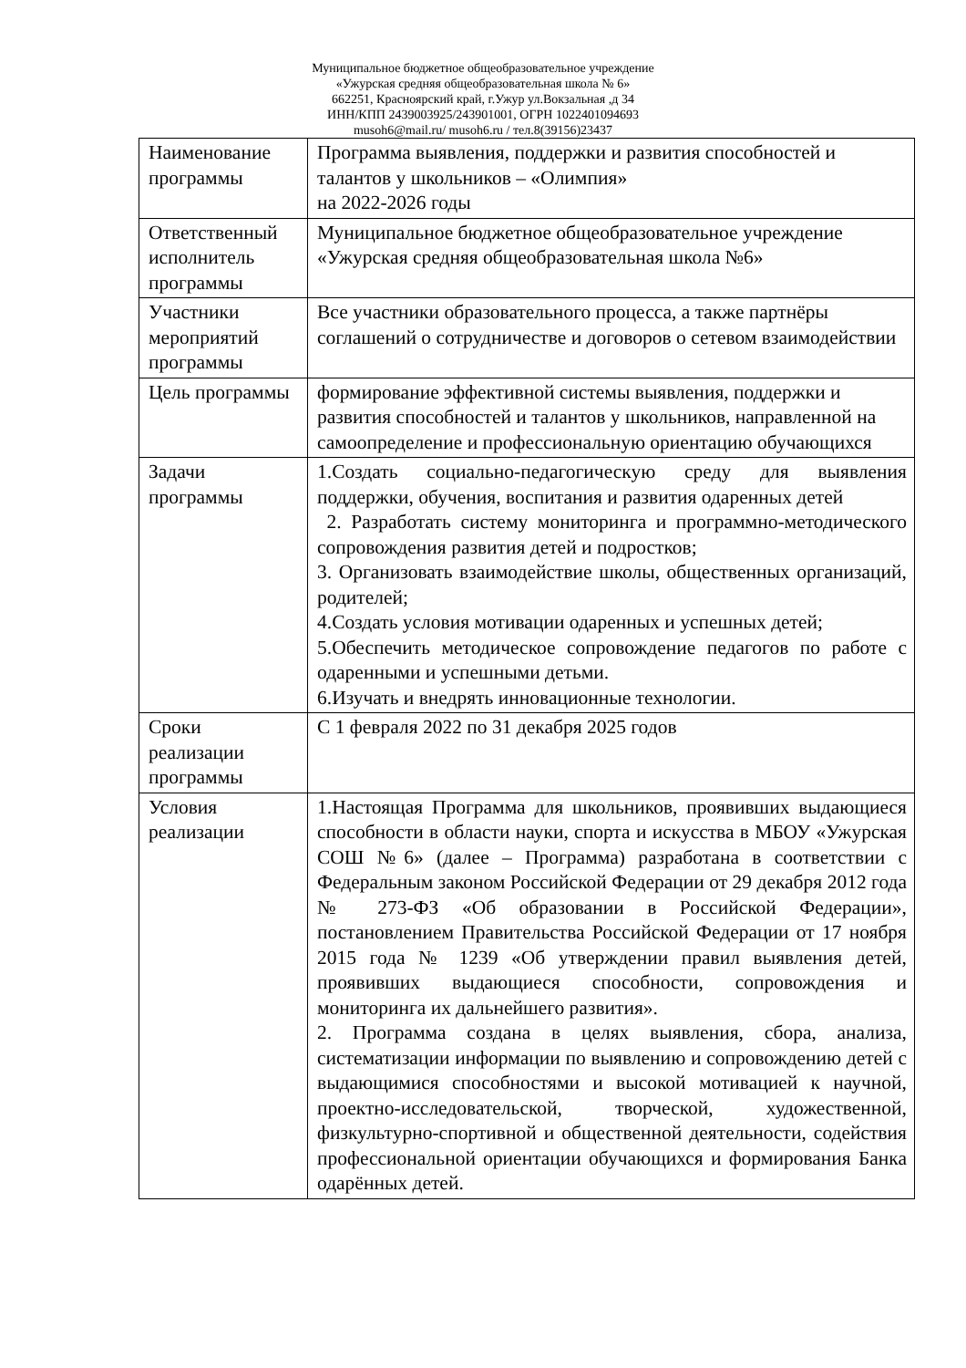Муниципальное бюджетное общеобразовательное учреждение
«Ужурская средняя общеобразовательная школа № 6»
662251, Красноярский край, г.Ужур ул.Вокзальная ,д 34
ИНН/КПП 2439003925/243901001, ОГРН 1022401094693
musoh6@mail.ru/ musoh6.ru / тел.8(39156)23437
| Наименование программы | Программа выявления, поддержки и развития способностей и талантов у школьников – «Олимпия» на 2022-2026 годы |
| Ответственный исполнитель программы | Муниципальное бюджетное общеобразовательное учреждение «Ужурская средняя общеобразовательная школа №6» |
| Участники мероприятий программы | Все участники образовательного процесса, а также партнёры соглашений о сотрудничестве и договоров о сетевом взаимодействии |
| Цель программы | формирование эффективной системы выявления, поддержки и развития способностей и талантов у школьников, направленной на самоопределение и профессиональную ориентацию обучающихся |
| Задачи программы | 1.Создать социально-педагогическую среду для выявления поддержки, обучения, воспитания и развития одаренных детей 2. Разработать систему мониторинга и программно-методического сопровождения развития детей и подростков; 3. Организовать взаимодействие школы, общественных организаций, родителей; 4.Создать условия мотивации одаренных и успешных детей; 5.Обеспечить методическое сопровождение педагогов по работе с одаренными и успешными детьми. 6.Изучать и внедрять инновационные технологии. |
| Сроки реализации программы | С 1 февраля 2022 по 31 декабря 2025 годов |
| Условия реализации | 1.Настоящая Программа для школьников, проявивших выдающиеся способности в области науки, спорта и искусства в МБОУ «Ужурская СОШ №6» (далее – Программа) разработана в соответствии с Федеральным законом Российской Федерации от 29 декабря 2012 года № 273-ФЗ «Об образовании в Российской Федерации», постановлением Правительства Российской Федерации от 17 ноября 2015 года № 1239 «Об утверждении правил выявления детей, проявивших выдающиеся способности, сопровождения и мониторинга их дальнейшего развития». 2. Программа создана в целях выявления, сбора, анализа, систематизации информации по выявлению и сопровождению детей с выдающимися способностями и высокой мотивацией к научной, проектно-исследовательской, творческой, художественной, физкультурно-спортивной и общественной деятельности, содействия профессиональной ориентации обучающихся и формирования Банка одарённых детей. |